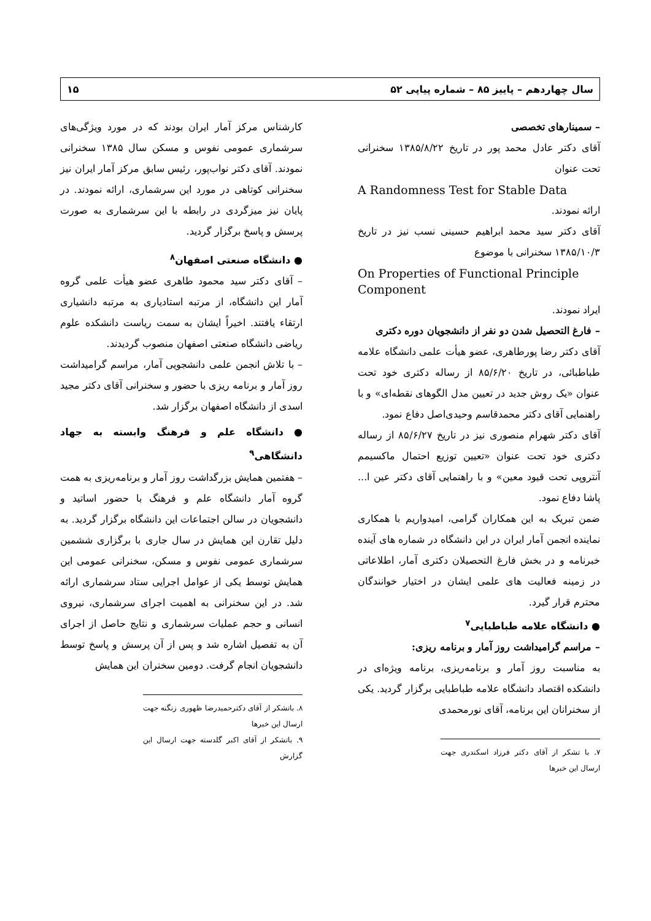سال چهاردهم – پاییز ۸۵ – شماره پیاپی ۵۲ ۱۵
– سمینارهای تخصصی
آقای دکتر عادل محمد پور در تاریخ ۱۳۸۵/۸/۲۲ سخنرانی تحت عنوان
A Randomness Test for Stable Data
ارائه نمودند.
آقای دکتر سید محمد ابراهیم حسینی نسب نیز در تاریخ ۱۳۸۵/۱۰/۳ سخنرانی با موضوع
On Properties of Functional Principle Component
ایراد نمودند.
– فارغ التحصیل شدن دو نفر از دانشجویان دوره دکتری
آقای دکتر رضا پورطاهری، عضو هیأت علمی دانشگاه علامه طباطبائی، در تاریخ ۸۵/۶/۲۰ از رساله دکتری خود تحت عنوان «یک روش جدید در تعیین مدل الگوهای نقطه‌ای» و با راهنمایی آقای دکتر محمدقاسم وحیدی‌اصل دفاع نمود.
آقای دکتر شهرام منصوری نیز در تاریخ ۸۵/۶/۲۷ از رساله دکتری خود تحت عنوان «تعیین توزیع احتمال ماکسیمم آنتروپی تحت قیود معین» و با راهنمایی آقای دکتر عین ا... پاشا دفاع نمود.
ضمن تبریک به این همکاران گرامی، امیدواریم با همکاری نماینده انجمن آمار ایران در این دانشگاه در شماره های آینده خبرنامه و در بخش فارغ التحصیلان دکتری آمار، اطلاعاتی در زمینه فعالیت های علمی ایشان در اختیار خوانندگان محترم قرار گیرد.
● دانشگاه علامه طباطبایی<sup>۷</sup>
– مراسم گرامیداشت روز آمار و برنامه ریزی:
به مناسبت روز آمار و برنامه‌ریزی، برنامه ویژه‌ای در دانشکده اقتصاد دانشگاه علامه طباطبایی برگزار گردید. یکی از سخنرانان این برنامه، آقای نورمحمدی
۷. با تشکر از آقای دکتر فرزاد اسکندری جهت ارسال این خبرها
کارشناس مرکز آمار ایران بودند که در مورد ویژگی‌های سرشماری عمومی نفوس و مسکن سال ۱۳۸۵ سخنرانی نمودند. آقای دکتر نواب‌پور، رئیس سابق مرکز آمار ایران نیز سخنرانی کوتاهی در مورد این سرشماری، ارائه نمودند. در پایان نیز میزگردی در رابطه با این سرشماری به صورت پرسش و پاسخ برگزار گردید.
● دانشگاه صنعتی اصفهان<sup>۸</sup>
– آقای دکتر سید محمود طاهری عضو هیأت علمی گروه آمار این دانشگاه، از مرتبه استادیاری به مرتبه دانشیاری ارتقاء یافتند. اخیراً ایشان به سمت ریاست دانشکده علوم ریاضی دانشگاه صنعتی اصفهان منصوب گردیدند.
– با تلاش انجمن علمی دانشجویی آمار، مراسم گرامیداشت روز آمار و برنامه ریزی با حضور و سخنرانی آقای دکتر مجید اسدی از دانشگاه اصفهان برگزار شد.
● دانشگاه علم و فرهنگ وابسته به جهاد دانشگاهی<sup>۹</sup>
– هفتمین همایش بزرگداشت روز آمار و برنامه‌ریزی به همت گروه آمار دانشگاه علم و فرهنگ با حضور اساتید و دانشجویان در سالن اجتماعات این دانشگاه برگزار گردید. به دلیل تقارن این همایش در سال جاری با برگزاری ششمین سرشماری عمومی نفوس و مسکن، سخنرانی عمومی این همایش توسط یکی از عوامل اجرایی ستاد سرشماری ارائه شد. در این سخنرانی به اهمیت اجرای سرشماری، نیروی انسانی و حجم عملیات سرشماری و نتایج حاصل از اجرای آن به تفصیل اشاره شد و پس از آن پرسش و پاسخ توسط دانشجویان انجام گرفت. دومین سخنران این همایش
۸. باتشکر از آقای دکترحمیدرضا ظهوری زنگنه جهت ارسال این خبرها
۹. باتشکر از آقای اکبر گلدسته جهت ارسال این گزارش